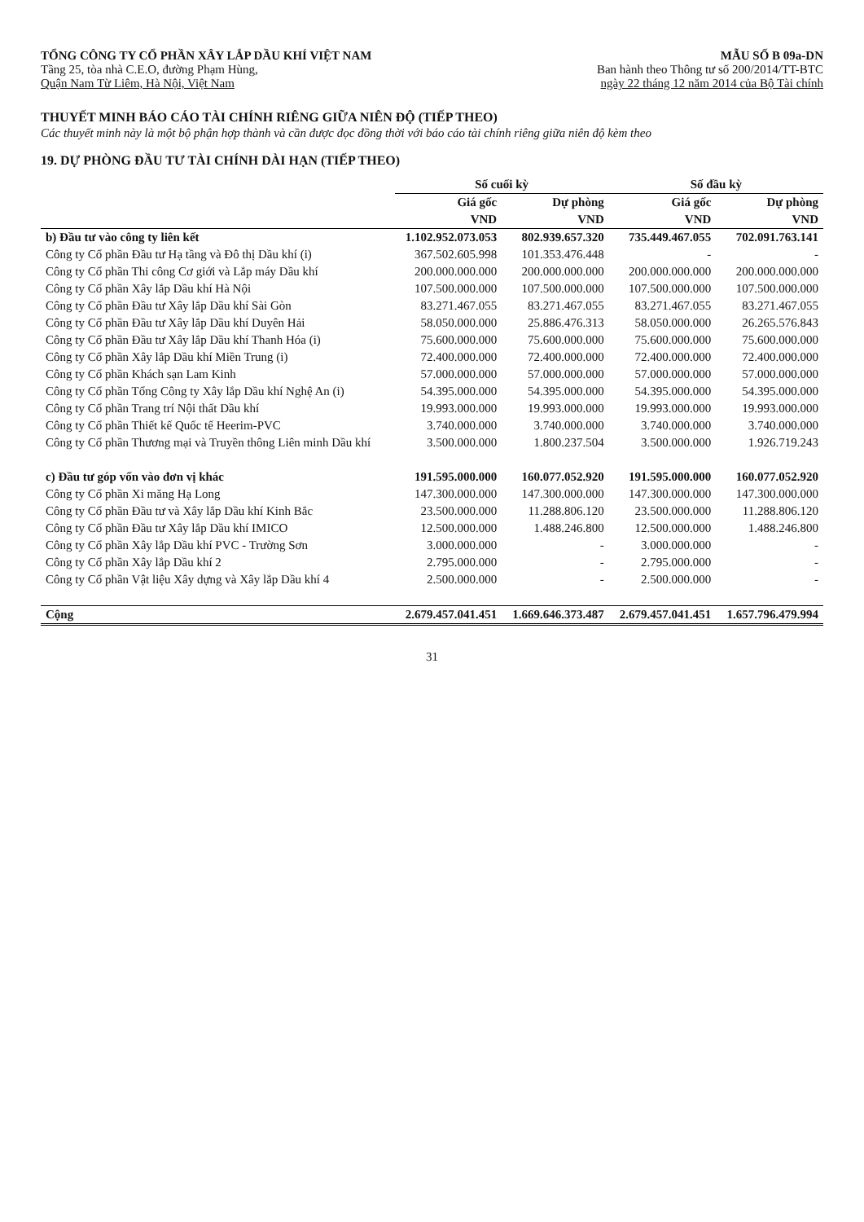TỔNG CÔNG TY CỔ PHẦN XÂY LẮP DẦU KHÍ VIỆT NAM
Tầng 25, tòa nhà C.E.O, đường Phạm Hùng,
Quận Nam Từ Liêm, Hà Nội, Việt Nam
MẪU SỐ B 09a-DN
Ban hành theo Thông tư số 200/2014/TT-BTC
ngày 22 tháng 12 năm 2014 của Bộ Tài chính
THUYẾT MINH BÁO CÁO TÀI CHÍNH RIÊNG GIỮA NIÊN ĐỘ (TIẾP THEO)
Các thuyết minh này là một bộ phận hợp thành và cần được đọc đồng thời với báo cáo tài chính riêng giữa niên độ kèm theo
19. DỰ PHÒNG ĐẦU TƯ TÀI CHÍNH DÀI HẠN (TIẾP THEO)
| | Số cuối kỳ | | Số đầu kỳ | |
| --- | --- | --- | --- | --- |
| | Giá gốc | Dự phòng | Giá gốc | Dự phòng |
| | VND | VND | VND | VND |
| b) Đầu tư vào công ty liên kết | 1.102.952.073.053 | 802.939.657.320 | 735.449.467.055 | 702.091.763.141 |
| Công ty Cổ phần Đầu tư Hạ tầng và Đô thị Dầu khí (i) | 367.502.605.998 | 101.353.476.448 | - | - |
| Công ty Cổ phần Thi công Cơ giới và Lắp máy Dầu khí | 200.000.000.000 | 200.000.000.000 | 200.000.000.000 | 200.000.000.000 |
| Công ty Cổ phần Xây lắp Dầu khí Hà Nội | 107.500.000.000 | 107.500.000.000 | 107.500.000.000 | 107.500.000.000 |
| Công ty Cổ phần Đầu tư Xây lắp Dầu khí Sài Gòn | 83.271.467.055 | 83.271.467.055 | 83.271.467.055 | 83.271.467.055 |
| Công ty Cổ phần Đầu tư Xây lắp Dầu khí Duyên Hải | 58.050.000.000 | 25.886.476.313 | 58.050.000.000 | 26.265.576.843 |
| Công ty Cổ phần Đầu tư Xây lắp Dầu khí Thanh Hóa (i) | 75.600.000.000 | 75.600.000.000 | 75.600.000.000 | 75.600.000.000 |
| Công ty Cổ phần Xây lắp Dầu khí Miền Trung (i) | 72.400.000.000 | 72.400.000.000 | 72.400.000.000 | 72.400.000.000 |
| Công ty Cổ phần Khách sạn Lam Kinh | 57.000.000.000 | 57.000.000.000 | 57.000.000.000 | 57.000.000.000 |
| Công ty Cổ phần Tổng Công ty Xây lắp Dầu khí Nghệ An (i) | 54.395.000.000 | 54.395.000.000 | 54.395.000.000 | 54.395.000.000 |
| Công ty Cổ phần Trang trí Nội thất Dầu khí | 19.993.000.000 | 19.993.000.000 | 19.993.000.000 | 19.993.000.000 |
| Công ty Cổ phần Thiết kế Quốc tế Heerim-PVC | 3.740.000.000 | 3.740.000.000 | 3.740.000.000 | 3.740.000.000 |
| Công ty Cổ phần Thương mại và Truyền thông Liên minh Dầu khí | 3.500.000.000 | 1.800.237.504 | 3.500.000.000 | 1.926.719.243 |
| c) Đầu tư góp vốn vào đơn vị khác | 191.595.000.000 | 160.077.052.920 | 191.595.000.000 | 160.077.052.920 |
| Công ty Cổ phần Xi măng Hạ Long | 147.300.000.000 | 147.300.000.000 | 147.300.000.000 | 147.300.000.000 |
| Công ty Cổ phần Đầu tư và Xây lắp Dầu khí Kinh Bắc | 23.500.000.000 | 11.288.806.120 | 23.500.000.000 | 11.288.806.120 |
| Công ty Cổ phần Đầu tư Xây lắp Dầu khí IMICO | 12.500.000.000 | 1.488.246.800 | 12.500.000.000 | 1.488.246.800 |
| Công ty Cổ phần Xây lắp Dầu khí PVC - Trường Sơn | 3.000.000.000 | - | 3.000.000.000 | - |
| Công ty Cổ phần Xây lắp Dầu khí 2 | 2.795.000.000 | - | 2.795.000.000 | - |
| Công ty Cổ phần Vật liệu Xây dựng và Xây lắp Dầu khí 4 | 2.500.000.000 | - | 2.500.000.000 | - |
| Cộng | 2.679.457.041.451 | 1.669.646.373.487 | 2.679.457.041.451 | 1.657.796.479.994 |
31